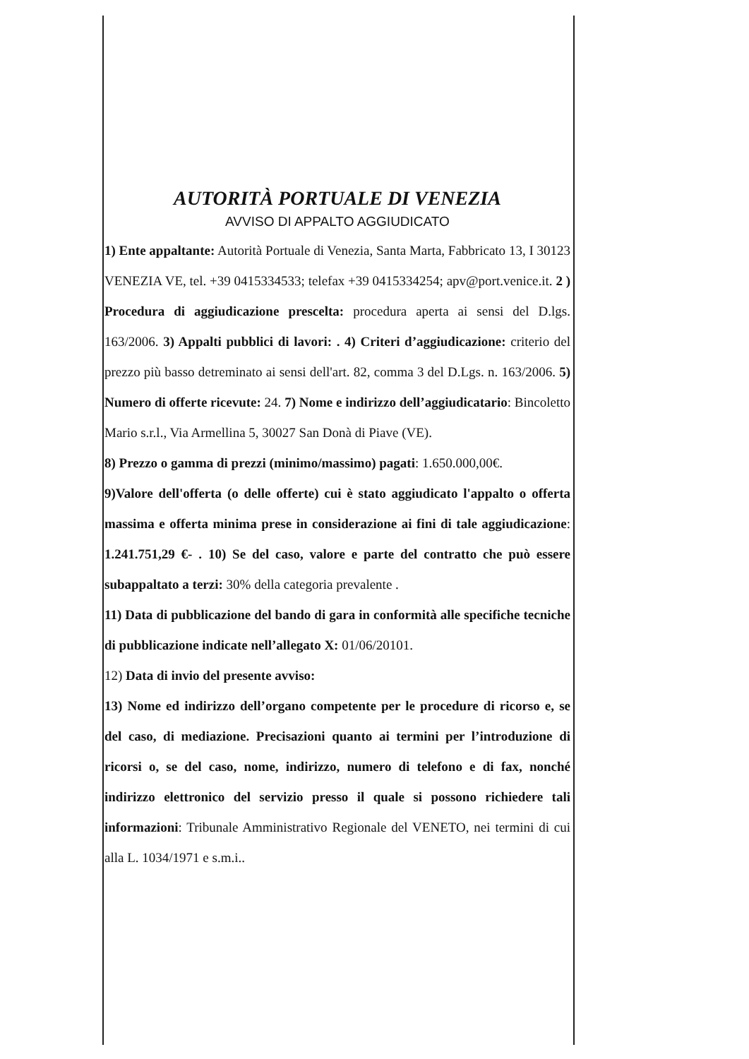AUTORITÀ PORTUALE DI VENEZIA
AVVISO DI APPALTO AGGIUDICATO
1) Ente appaltante: Autorità Portuale di Venezia, Santa Marta, Fabbricato 13, I 30123 VENEZIA VE, tel. +39 0415334533; telefax +39 0415334254; apv@port.venice.it. 2 ) Procedura di aggiudicazione prescelta: procedura aperta ai sensi del D.lgs. 163/2006. 3) Appalti pubblici di lavori: . 4) Criteri d’aggiudicazione: criterio del prezzo più basso detreminato ai sensi dell'art. 82, comma 3 del D.Lgs. n. 163/2006. 5) Numero di offerte ricevute: 24. 7) Nome e indirizzo dell’aggiudicatario: Bincoletto Mario s.r.l., Via Armellina 5, 30027 San Donà di Piave (VE).
8) Prezzo o gamma di prezzi (minimo/massimo) pagati: 1.650.000,00€.
9)Valore dell'offerta (o delle offerte) cui è stato aggiudicato l'appalto o offerta massima e offerta minima prese in considerazione ai fini di tale aggiudicazione: 1.241.751,29 €- . 10) Se del caso, valore e parte del contratto che può essere subappaltato a terzi: 30% della categoria prevalente .
11) Data di pubblicazione del bando di gara in conformità alle specifiche tecniche di pubblicazione indicate nell’allegato X: 01/06/20101.
12) Data di invio del presente avviso:
13) Nome ed indirizzo dell’organo competente per le procedure di ricorso e, se del caso, di mediazione. Precisazioni quanto ai termini per l’introduzione di ricorsi o, se del caso, nome, indirizzo, numero di telefono e di fax, nonché indirizzo elettronico del servizio presso il quale si possono richiedere tali informazioni: Tribunale Amministrativo Regionale del VENETO, nei termini di cui alla L. 1034/1971 e s.m.i..